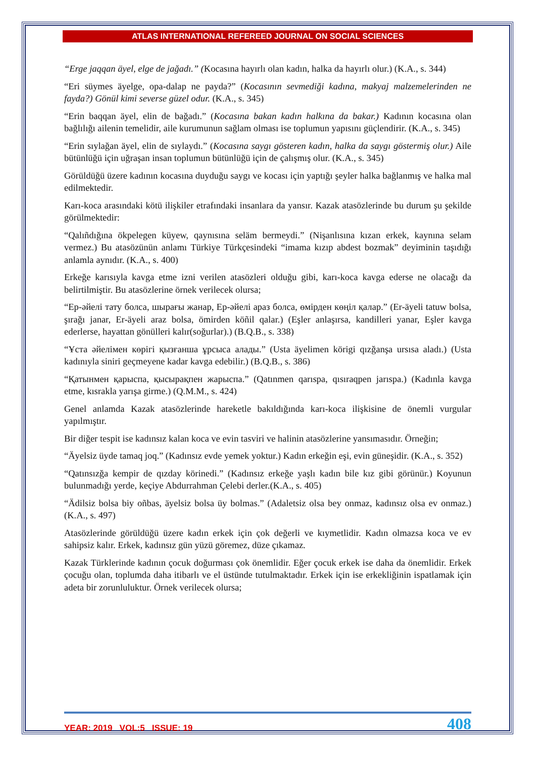ATLAS INTERNATIONAL REFEREED JOURNAL ON SOCIAL SCIENCES
“Erge jaqqan äyel, elge de jağadı.” (Kocasına hayırlı olan kadın, halka da hayırlı olur.) (K.A., s. 344)
“Eri süymes äyelge, opa-dalap ne payda?” (Kocasının sevmediği kadına, makyaj malzemelerinden ne fayda?) Gönül kimi severse güzel odur. (K.A., s. 345)
“Erin baqqan äyel, elin de bağadı.” (Kocasına bakan kadın halkına da bakar.) Kadının kocasına olan bağlılığı ailenin temelidir, aile kurumunun sağlam olması ise toplumun yapısını güçlendirir. (K.A., s. 345)
“Erin sıylağan äyel, elin de sıylaydı.” (Kocasına saygı gösteren kadın, halka da saygı göstermiş olur.) Aile bütünlüğü için uğraşan insan toplumun bütünlüğü için de çalışmış olur. (K.A., s. 345)
Görüldüğü üzere kadının kocasına duyduğu saygı ve kocası için yaptığı şeyler halka bağlanmış ve halka mal edilmektedir.
Karı-koca arasındaki kötü ilişkiler etrafındaki insanlara da yansır. Kazak atasözlerinde bu durum şu şekilde görülmektedir:
“Qalıñdığına ökpelegen küyew, qaynısına seläm bermeydi.” (Nişanlısına kızan erkek, kaynına selam vermez.) Bu atasözünün anlamı Türkiye Türkçesindeki “imama kızıp abdest bozmak” deyiminin taşıdığı anlamla aynıdır. (K.A., s. 400)
Erkeğe karısıyla kavga etme izni verilen atasözleri olduğu gibi, karı-koca kavga ederse ne olacağı da belirtilmiştir. Bu atasözlerine örnek verilecek olursa;
“Ер-әйелі тату болса, шырағы жанар, Ер-әйелі араз болса, өмірден көңіл қалар.” (Er-äyeli tatuw bolsa, şırağı janar, Er-äyeli araz bolsa, ömirden köñil qalar.) (Eşler anlaşırsa, kandilleri yanar, Eşler kavga ederlerse, hayattan gönülleri kalır(soğurlar).) (B.Q.B., s. 338)
“Ұста әйелімен көрігі қызғанша ұрсыса алады.” (Usta äyelimen körigi qızğanşa ursısa aladı.) (Usta kadınıyla siniri geçmeyene kadar kavga edebilir.) (B.Q.B., s. 386)
“Қатынмен қарыспа, қысырақпен жарыспа.” (Qatınmen qarıspa, qısıraqpen jarıspa.) (Kadınla kavga etme, kısrakla yarışa girme.) (Q.M.M., s. 424)
Genel anlamda Kazak atasözlerinde hareketle bakıldığında karı-koca ilişkisine de önemli vurgular yapılmıştır.
Bir diğer tespit ise kadınsız kalan koca ve evin tasviri ve halinin atasözlerine yansımasıdır. Örneğin;
“Äyelsiz üyde tamaq joq.” (Kadınsız evde yemek yoktur.) Kadın erkeğin eşi, evin güneşidir. (K.A., s. 352)
“Qatınsızğa kempir de qızday körinedi.” (Kadınsız erkeğe yaşlı kadın bile kız gibi görünür.) Koyunun bulunmadığı yerde, keçiye Abdurrahman Çelebi derler.(K.A., s. 405)
“Ädilsiz bolsa biy oñbas, äyelsiz bolsa üy bolmas.” (Adaletsiz olsa bey onmaz, kadınsız olsa ev onmaz.) (K.A., s. 497)
Atasözlerinde görüldüğü üzere kadın erkek için çok değerli ve kıymetlidir. Kadın olmazsa koca ve ev sahipsiz kalır. Erkek, kadınsız gün yüzü göremez, düze çıkamaz.
Kazak Türklerinde kadının çocuk doğurması çok önemlidir. Eğer çocuk erkek ise daha da önemlidir. Erkek çocuğu olan, toplumda daha itibarlı ve el üstünde tutulmaktadır. Erkek için ise erkekliğinin ispatlamak için adeta bir zorunluluktur. Örnek verilecek olursa;
YEAR: 2019 VOL:5 ISSUE: 19 408